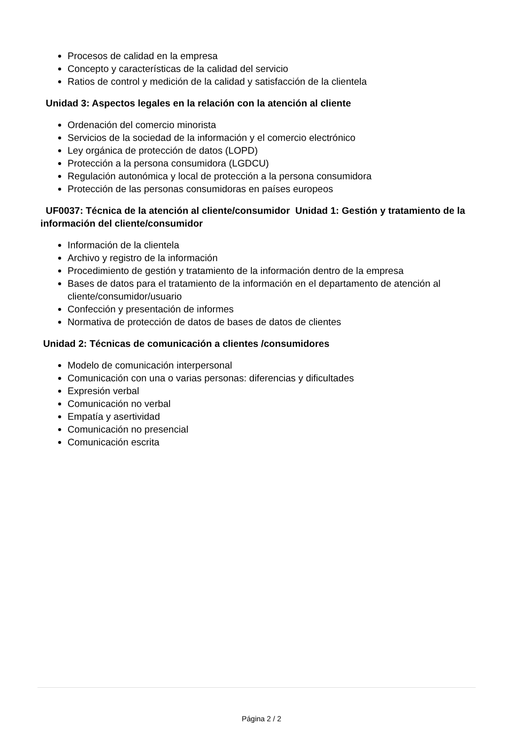Procesos de calidad en la empresa
Concepto y características de la calidad del servicio
Ratios de control y medición de la calidad y satisfacción de la clientela
Unidad 3: Aspectos legales en la relación con la atención al cliente
Ordenación del comercio minorista
Servicios de la sociedad de la información y el comercio electrónico
Ley orgánica de protección de datos (LOPD)
Protección a la persona consumidora (LGDCU)
Regulación autonómica y local de protección a la persona consumidora
Protección de las personas consumidoras en países europeos
UF0037: Técnica de la atención al cliente/consumidor Unidad 1: Gestión y tratamiento de la información del cliente/consumidor
Información de la clientela
Archivo y registro de la información
Procedimiento de gestión y tratamiento de la información dentro de la empresa
Bases de datos para el tratamiento de la información en el departamento de atención al cliente/consumidor/usuario
Confección y presentación de informes
Normativa de protección de datos de bases de datos de clientes
Unidad 2: Técnicas de comunicación a clientes /consumidores
Modelo de comunicación interpersonal
Comunicación con una o varias personas: diferencias y dificultades
Expresión verbal
Comunicación no verbal
Empatía y asertividad
Comunicación no presencial
Comunicación escrita
Página 2 / 2